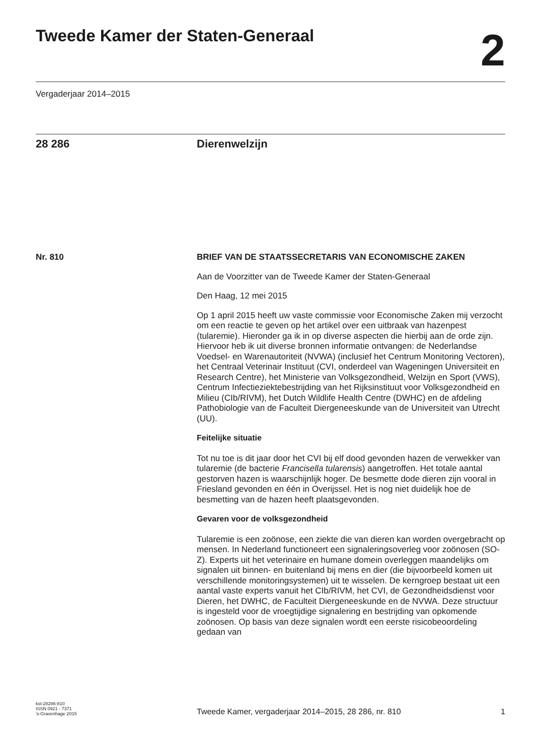Tweede Kamer der Staten-Generaal
2
Vergaderjaar 2014–2015
28 286 Dierenwelzijn
Nr. 810 BRIEF VAN DE STAATSSECRETARIS VAN ECONOMISCHE ZAKEN
Aan de Voorzitter van de Tweede Kamer der Staten-Generaal
Den Haag, 12 mei 2015
Op 1 april 2015 heeft uw vaste commissie voor Economische Zaken mij verzocht om een reactie te geven op het artikel over een uitbraak van hazenpest (tularemie). Hieronder ga ik in op diverse aspecten die hierbij aan de orde zijn.
Hiervoor heb ik uit diverse bronnen informatie ontvangen: de Nederlandse Voedsel- en Warenautoriteit (NVWA) (inclusief het Centrum Monitoring Vectoren), het Centraal Veterinair Instituut (CVI, onderdeel van Wageningen Universiteit en Research Centre), het Ministerie van Volksgezondheid, Welzijn en Sport (VWS), Centrum Infectieziektebestrijding van het Rijksinstituut voor Volksgezondheid en Milieu (CIb/RIVM), het Dutch Wildlife Health Centre (DWHC) en de afdeling Pathobiologie van de Faculteit Diergeneeskunde van de Universiteit van Utrecht (UU).
Feitelijke situatie
Tot nu toe is dit jaar door het CVI bij elf dood gevonden hazen de verwekker van tularemie (de bacterie Francisella tularensis) aangetroffen. Het totale aantal gestorven hazen is waarschijnlijk hoger. De besmette dode dieren zijn vooral in Friesland gevonden en één in Overijssel. Het is nog niet duidelijk hoe de besmetting van de hazen heeft plaatsgevonden.
Gevaren voor de volksgezondheid
Tularemie is een zoönose, een ziekte die van dieren kan worden overgebracht op mensen. In Nederland functioneert een signaleringsoverleg voor zoönosen (SO-Z). Experts uit het veterinaire en humane domein overleggen maandelijks om signalen uit binnen- en buitenland bij mens en dier (die bijvoorbeeld komen uit verschillende monitoringsystemen) uit te wisselen. De kerngroep bestaat uit een aantal vaste experts vanuit het CIb/RIVM, het CVI, de Gezondheidsdienst voor Dieren, het DWHC, de Faculteit Diergeneeskunde en de NVWA. Deze structuur is ingesteld voor de vroegtijdige signalering en bestrijding van opkomende zoönosen. Op basis van deze signalen wordt een eerste risicobeoordeling gedaan van
kst-28286-810
ISSN 0921 - 7371
’s-Gravenhage 2015
Tweede Kamer, vergaderjaar 2014–2015, 28 286, nr. 810
1